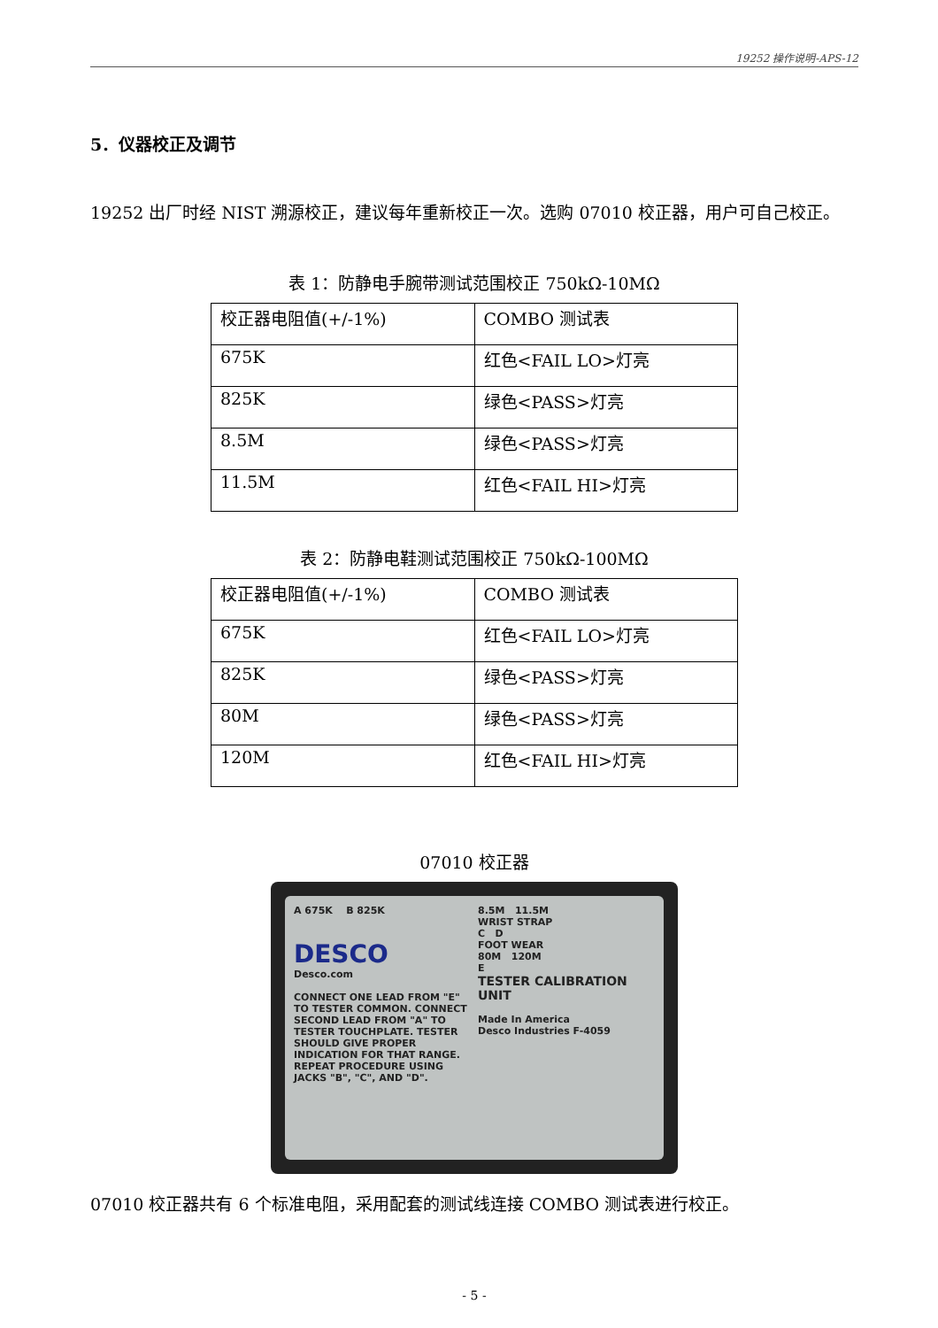19252 操作说明-APS-12
5．仪器校正及调节
19252 出厂时经 NIST 溯源校正，建议每年重新校正一次。选购 07010 校正器，用户可自己校正。
表 1：防静电手腕带测试范围校正 750kΩ-10MΩ
| 校正器电阻值(+/-1%) | COMBO 测试表 |
| 675K | 红色<FAIL LO>灯亮 |
| 825K | 绿色<PASS>灯亮 |
| 8.5M | 绿色<PASS>灯亮 |
| 11.5M | 红色<FAIL HI>灯亮 |
表 2：防静电鞋测试范围校正 750kΩ-100MΩ
| 校正器电阻值(+/-1%) | COMBO 测试表 |
| 675K | 红色<FAIL LO>灯亮 |
| 825K | 绿色<PASS>灯亮 |
| 80M | 绿色<PASS>灯亮 |
| 120M | 红色<FAIL HI>灯亮 |
07010 校正器
A 675K B 825K
DESCO
Desco.com
CONNECT ONE LEAD FROM "E" TO TESTER COMMON. CONNECT SECOND LEAD FROM "A" TO TESTER TOUCHPLATE. TESTER SHOULD GIVE PROPER INDICATION FOR THAT RANGE. REPEAT PROCEDURE USING JACKS "B", "C", AND "D".
8.5M 11.5M
WRIST STRAP
C D
FOOT WEAR
80M 120M
E
TESTER CALIBRATION UNIT
Made In America
Desco Industries F-4059
07010 校正器共有 6 个标准电阻，采用配套的测试线连接 COMBO 测试表进行校正。
- 5 -